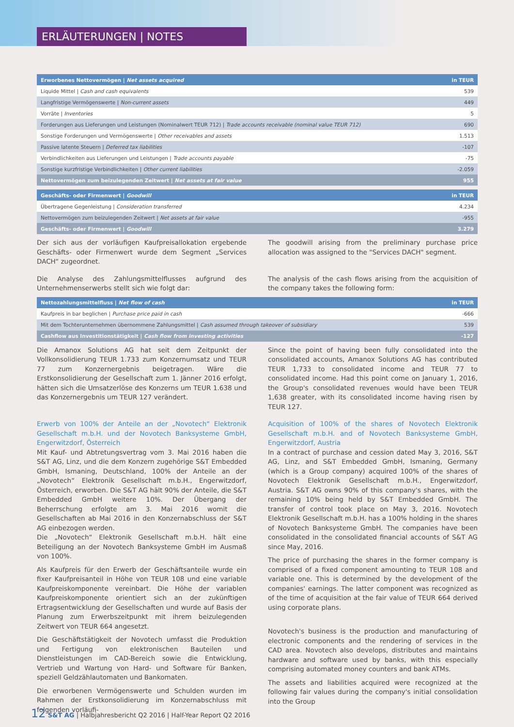ERLÄUTERUNGEN | NOTES
| Erworbenes Nettovermögen / Net assets acquired | in TEUR |
| --- | --- |
| Liquide Mittel / Cash and cash equivalents | 539 |
| Langfristige Vermögenswerte / Non-current assets | 449 |
| Vorräte / Inventories | 5 |
| Forderungen aus Lieferungen und Leistungen (Nominalwert TEUR 712) / Trade accounts receivable (nominal value TEUR 712) | 690 |
| Sonstige Forderungen und Vermögenswerte / Other receivables and assets | 1.513 |
| Passive latente Steuern / Deferred tax liabilities | -107 |
| Verbindlichkeiten aus Lieferungen und Leistungen / Trade accounts payable | -75 |
| Sonstige kurzfristige Verbindlichkeiten / Other current liabilities | -2.059 |
| Nettovermögen zum beizulegenden Zeitwert / Net assets at fair value | 955 |
| Geschäfts- oder Firmenwert / Goodwill | in TEUR |
| --- | --- |
| Übertragene Gegenleistung / Consideration transferred | 4.234 |
| Nettovermögen zum beizulegenden Zeitwert / Net assets at fair value | -955 |
| Geschäfts- oder Firmenwert / Goodwill | 3.279 |
Der sich aus der vorläufigen Kaufpreisallokation ergebende Geschäfts- oder Firmenwert wurde dem Segment „Services DACH“ zugeordnet.
The goodwill arising from the preliminary purchase price allocation was assigned to the "Services DACH" segment.
Die Analyse des Zahlungsmittelflusses aufgrund des Unternehmenserwerbs stellt sich wie folgt dar:
The analysis of the cash flows arising from the acquisition of the company takes the following form:
| Nettozahlungsmittelfluss / Net flow of cash | in TEUR |
| --- | --- |
| Kaufpreis in bar beglichen / Purchase price paid in cash | -666 |
| Mit dem Tochterunternehmen übernommene Zahlungsmittel / Cash assumed through takeover of subsidiary | 539 |
| Cashflow aus Investitionstätigkeit / Cash flow from investing activities | -127 |
Die Amanox Solutions AG hat seit dem Zeitpunkt der Vollkonsolidierung TEUR 1.733 zum Konzernumsatz und TEUR 77 zum Konzernergebnis beigetragen. Wäre die Erstkonsolidierung der Gesellschaft zum 1. Jänner 2016 erfolgt, hätten sich die Umsatzerlöse des Konzerns um TEUR 1.638 und das Konzernergebnis um TEUR 127 verändert.
Since the point of having been fully consolidated into the consolidated accounts, Amanox Solutions AG has contributed TEUR 1,733 to consolidated income and TEUR 77 to consolidated income. Had this point come on January 1, 2016, the Group's consolidated revenues would have been TEUR 1,638 greater, with its consolidated income having risen by TEUR 127.
Erwerb von 100% der Anteile an der „Novotech“ Elektronik Gesellschaft m.b.H. und der Novotech Banksysteme GmbH, Engerwitzdorf, Österreich
Mit Kauf- und Abtretungsvertrag vom 3. Mai 2016 haben die S&T AG, Linz, und die dem Konzern zugehörige S&T Embedded GmbH, Ismaning, Deutschland, 100% der Anteile an der „Novotech“ Elektronik Gesellschaft m.b.H., Engerwitzdorf, Österreich, erworben. Die S&T AG hält 90% der Anteile, die S&T Embedded GmbH weitere 10%. Der Übergang der Beherrschung erfolgte am 3. Mai 2016 womit die Gesellschaften ab Mai 2016 in den Konzernabschluss der S&T AG einbezogen werden.
Die „Novotech“ Elektronik Gesellschaft m.b.H. hält eine Beteiligung an der Novotech Banksysteme GmbH im Ausmaß von 100%.
Als Kaufpreis für den Erwerb der Geschäftsanteile wurde ein fixer Kaufpreisanteil in Höhe von TEUR 108 und eine variable Kaufpreiskomponente vereinbart. Die Höhe der variablen Kaufpreiskomponente orientiert sich an der zukünftigen Ertragsentwicklung der Gesellschaften und wurde auf Basis der Planung zum Erwerbszeitpunkt mit ihrem beizulegenden Zeitwert von TEUR 664 angesetzt.
Die Geschäftstätigkeit der Novotech umfasst die Produktion und Fertigung von elektronischen Bauteilen und Dienstleistungen im CAD-Bereich sowie die Entwicklung, Vertrieb und Wartung von Hard- und Software für Banken, speziell Geldzählautomaten und Bankomaten.
Die erworbenen Vermögenswerte und Schulden wurden im Rahmen der Erstkonsolidierung im Konzernabschluss mit folgenden vorläufi-
Acquisition of 100% of the shares of Novotech Elektronik Gesellschaft m.b.H. and of Novotech Banksysteme GmbH, Engerwitzdorf, Austria
In a contract of purchase and cession dated May 3, 2016, S&T AG, Linz, and S&T Embedded GmbH, Ismaning, Germany (which is a Group company) acquired 100% of the shares of Novotech Elektronik Gesellschaft m.b.H., Engerwitzdorf, Austria. S&T AG owns 90% of this company's shares, with the remaining 10% being held by S&T Embedded GmbH. The transfer of control took place on May 3, 2016. Novotech Elektronik Gesellschaft m.b.H. has a 100% holding in the shares of Novotech Banksysteme GmbH. The companies have been consolidated in the consolidated financial accounts of S&T AG since May, 2016.
The price of purchasing the shares in the former company is comprised of a fixed component amounting to TEUR 108 and variable one. This is determined by the development of the companies' earnings. The latter component was recognized as of the time of acquisition at the fair value of TEUR 664 derived using corporate plans.
Novotech's business is the production and manufacturing of electronic components and the rendering of services in the CAD area. Novotech also develops, distributes and maintains hardware and software used by banks, with this especially comprising automated money counters and bank ATMs.
The assets and liabilities acquired were recognized at the following fair values during the company's initial consolidation into the Group
12 S&T AG | Halbjahresbericht Q2 2016 | Half-Year Report Q2 2016